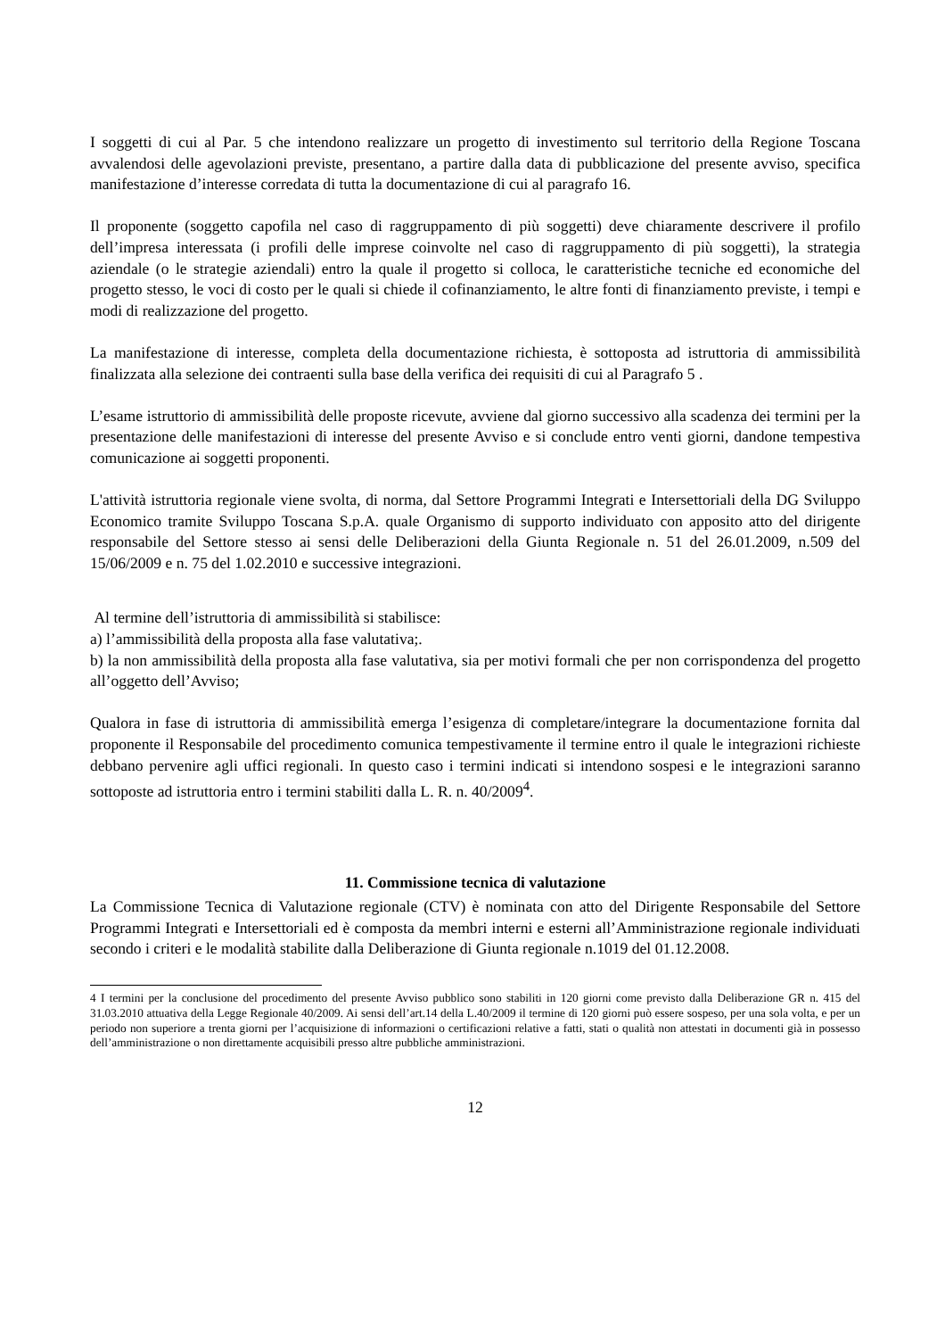I soggetti di cui al Par. 5 che intendono realizzare un progetto di investimento sul territorio della Regione Toscana avvalendosi delle agevolazioni previste, presentano, a partire dalla data di pubblicazione del presente avviso, specifica manifestazione d’interesse corredata di tutta la documentazione di cui al paragrafo 16.
Il proponente (soggetto capofila nel caso di raggruppamento di più soggetti) deve chiaramente descrivere il profilo dell’impresa interessata (i profili delle imprese coinvolte nel caso di raggruppamento di più soggetti), la strategia aziendale (o le strategie aziendali) entro la quale il progetto si colloca, le caratteristiche tecniche ed economiche del progetto stesso, le voci di costo per le quali si chiede il cofinanziamento, le altre fonti di finanziamento previste, i tempi e modi di realizzazione del progetto.
La manifestazione di interesse, completa della documentazione richiesta, è sottoposta ad istruttoria di ammissibilità finalizzata alla selezione dei contraenti sulla base della verifica dei requisiti di cui al Paragrafo 5 .
L’esame istruttorio di ammissibilità delle proposte ricevute, avviene dal giorno successivo alla scadenza dei termini per la presentazione delle manifestazioni di interesse del presente Avviso e si conclude entro venti giorni, dandone tempestiva comunicazione ai soggetti proponenti.
L'attività istruttoria regionale viene svolta, di norma, dal Settore Programmi Integrati e Intersettoriali della DG Sviluppo Economico tramite Sviluppo Toscana S.p.A. quale Organismo di supporto individuato con apposito atto del dirigente responsabile del Settore stesso ai sensi delle Deliberazioni della Giunta Regionale n. 51 del 26.01.2009, n.509 del 15/06/2009 e n. 75 del 1.02.2010 e successive integrazioni.
Al termine dell’istruttoria di ammissibilità si stabilisce:
a) l’ammissibilità della proposta alla fase valutativa;.
b) la non ammissibilità della proposta alla fase valutativa, sia per motivi formali che per non corrispondenza del progetto all’oggetto dell’Avviso;
Qualora in fase di istruttoria di ammissibilità emerga l’esigenza di completare/integrare la documentazione fornita dal proponente il Responsabile del procedimento comunica tempestivamente il termine entro il quale le integrazioni richieste debbano pervenire agli uffici regionali. In questo caso i termini indicati si intendono sospesi e le integrazioni saranno sottoposte ad istruttoria entro i termini stabiliti dalla L. R. n. 40/2009<sup>4</sup>.
11. Commissione tecnica di valutazione
La Commissione Tecnica di Valutazione regionale (CTV) è nominata con atto del Dirigente Responsabile del Settore Programmi Integrati e Intersettoriali ed è composta da membri interni e esterni all’Amministrazione regionale individuati secondo i criteri e le modalità stabilite dalla Deliberazione di Giunta regionale n.1019 del 01.12.2008.
4 I termini per la conclusione del procedimento del presente Avviso pubblico sono stabiliti in 120 giorni come previsto dalla Deliberazione GR n. 415 del 31.03.2010 attuativa della Legge Regionale 40/2009. Ai sensi dell’art.14 della L.40/2009 il termine di 120 giorni può essere sospeso, per una sola volta, e per un periodo non superiore a trenta giorni per l’acquisizione di informazioni o certificazioni relative a fatti, stati o qualità non attestati in documenti già in possesso dell’amministrazione o non direttamente acquisibili presso altre pubbliche amministrazioni.
12